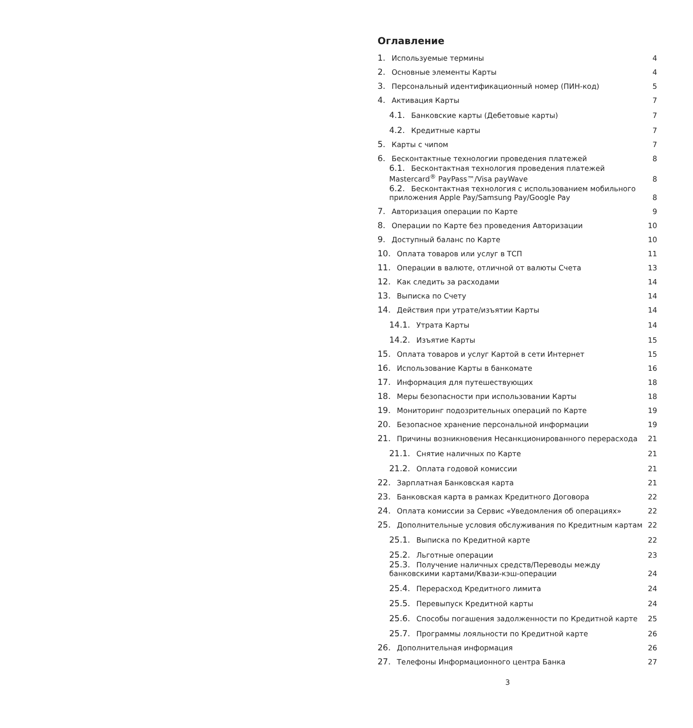Оглавление
1. Используемые термины 4
2. Основные элементы Карты 4
3. Персональный идентификационный номер (ПИН-код) 5
4. Активация Карты 7
4.1. Банковские карты (Дебетовые карты) 7
4.2. Кредитные карты 7
5. Карты с чипом 7
6. Бесконтактные технологии проведения платежей 8
6.1. Бесконтактная технология проведения платежей Mastercard<sup>®</sup> PayPass™/Visa payWave 8
6.2. Бесконтактная технология с использованием мобильного приложения Apple Pay/Samsung Pay/Google Pay 8
7. Авторизация операции по Карте 9
8. Операции по Карте без проведения Авторизации 10
9. Доступный баланс по Карте 10
10. Оплата товаров или услуг в ТСП 11
11. Операции в валюте, отличной от валюты Счета 13
12. Как следить за расходами 14
13. Выписка по Счету 14
14. Действия при утрате/изъятии Карты 14
14.1. Утрата Карты 14
14.2. Изъятие Карты 15
15. Оплата товаров и услуг Картой в сети Интернет 15
16. Использование Карты в банкомате 16
17. Информация для путешествующих 18
18. Меры безопасности при использовании Карты 18
19. Мониторинг подозрительных операций по Карте 19
20. Безопасное хранение персональной информации 19
21. Причины возникновения Несанкционированного перерасхода 21
21.1. Снятие наличных по Карте 21
21.2. Оплата годовой комиссии 21
22. Зарплатная Банковская карта 21
23. Банковская карта в рамках Кредитного Договора 22
24. Оплата комиссии за Сервис «Уведомления об операциях» 22
25. Дополнительные условия обслуживания по Кредитным картам 22
25.1. Выписка по Кредитной карте 22
25.2. Льготные операции 23
25.3. Получение наличных средств/Переводы между банковскими картами/Квази-кэш-операции 24
25.4. Перерасход Кредитного лимита 24
25.5. Перевыпуск Кредитной карты 24
25.6. Способы погашения задолженности по Кредитной карте 25
25.7. Программы лояльности по Кредитной карте 26
26. Дополнительная информация 26
27. Телефоны Информационного центра Банка 27
3